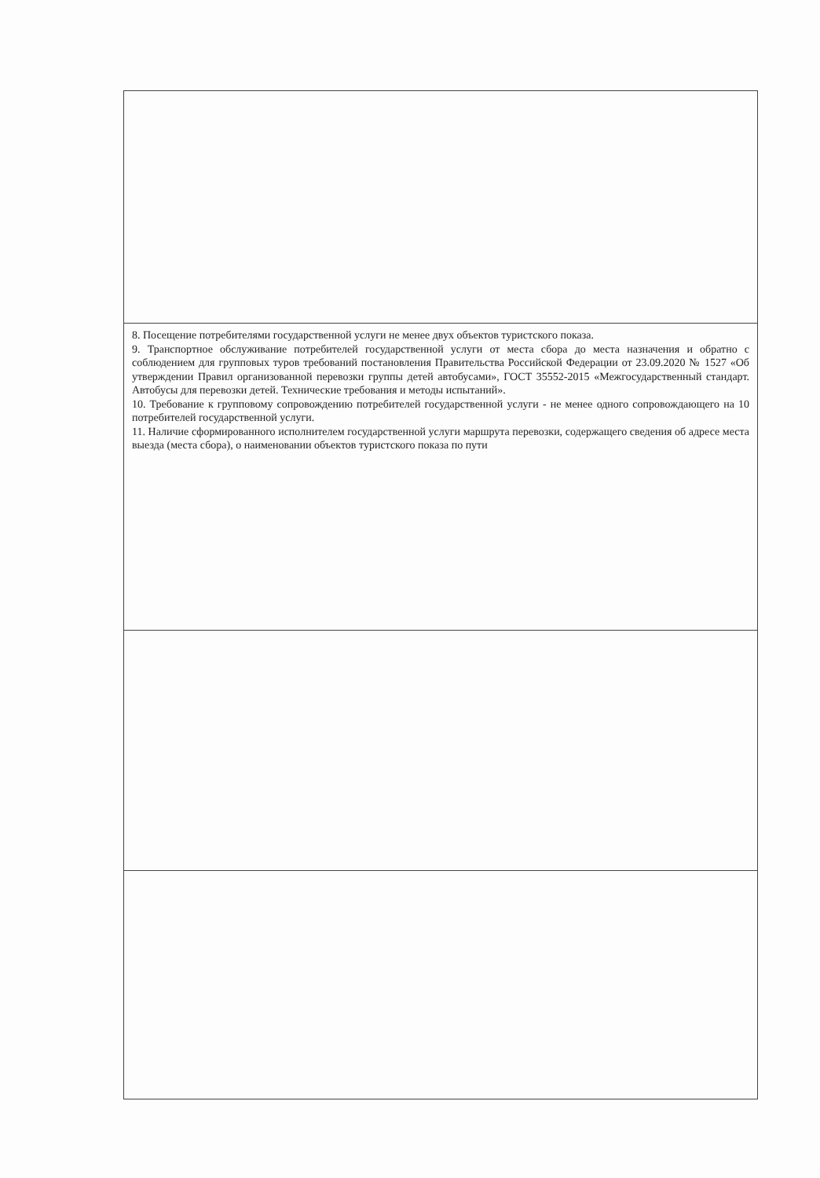| 8. Посещение потребителями государственной услуги не менее двух объектов туристского показа. 9. Транспортное обслуживание потребителей государственной услуги от места сбора до места назначения и обратно с соблюдением для групповых туров требований постановления Правительства Российской Федерации от 23.09.2020 № 1527 «Об утверждении Правил организованной перевозки группы детей автобусами», ГОСТ 35552-2015 «Межгосударственный стандарт. Автобусы для перевозки детей. Технические требования и методы испытаний». 10. Требование к групповому сопровождению потребителей государственной услуги - не менее одного сопровождающего на 10 потребителей государственной услуги. 11. Наличие сформированного исполнителем государственной услуги маршрута перевозки, содержащего сведения об адресе места выезда (места сбора), о наименовании объектов туристского показа по пути |